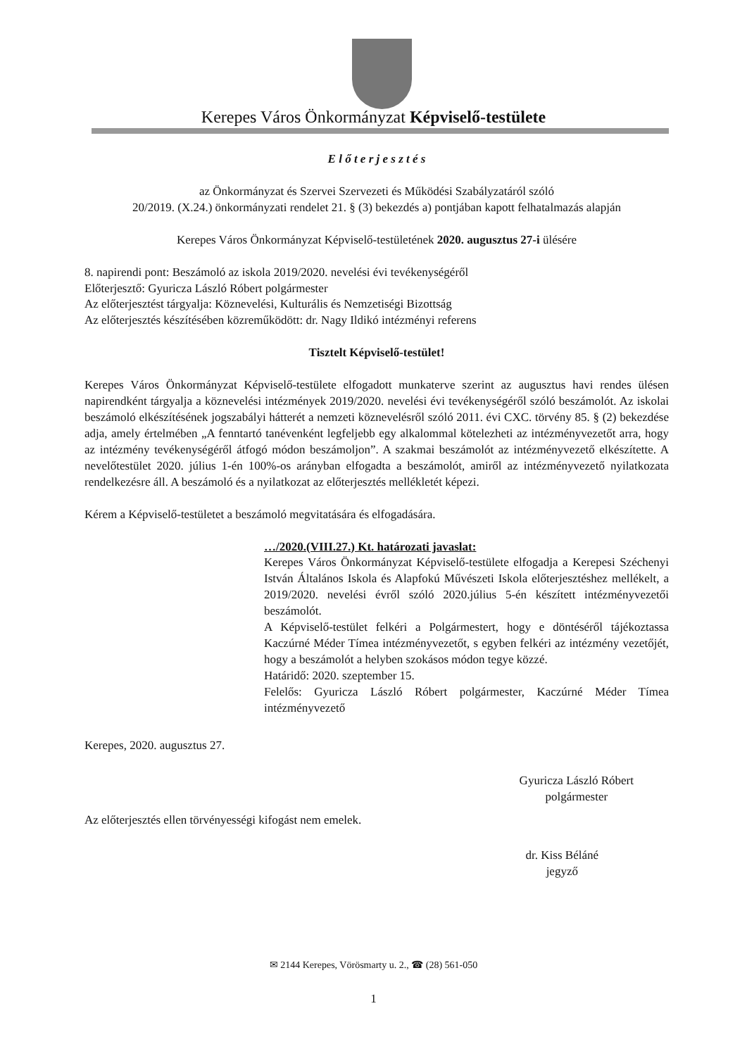Kerepes Város Önkormányzat Képviselő-testülete
E l ő t e r j e s z t é s
az Önkormányzat és Szervei Szervezeti és Működési Szabályzatáról szóló
20/2019. (X.24.) önkormányzati rendelet 21. § (3) bekezdés a) pontjában kapott felhatalmazás alapján
Kerepes Város Önkormányzat Képviselő-testületének 2020. augusztus 27-i ülésére
8. napirendi pont: Beszámoló az iskola 2019/2020. nevelési évi tevékenységéről
Előterjesztő: Gyuricza László Róbert polgármester
Az előterjesztést tárgyalja: Köznevelési, Kulturális és Nemzetiségi Bizottság
Az előterjesztés készítésében közreműködött: dr. Nagy Ildikó intézményi referens
Tisztelt Képviselő-testület!
Kerepes Város Önkormányzat Képviselő-testülete elfogadott munkaterve szerint az augusztus havi rendes ülésen napirendként tárgyalja a köznevelési intézmények 2019/2020. nevelési évi tevékenységéről szóló beszámolót. Az iskolai beszámoló elkészítésének jogszabályi hátterét a nemzeti köznevelésről szóló 2011. évi CXC. törvény 85. § (2) bekezdése adja, amely értelmében „A fenntartó tanévenként legfeljebb egy alkalommal kötelezheti az intézményvezetőt arra, hogy az intézmény tevékenységéről átfogó módon beszámoljon”. A szakmai beszámolót az intézményvezető elkészítette. A nevelőtestület 2020. július 1-én 100%-os arányban elfogadta a beszámolót, amiről az intézményvezető nyilatkozata rendelkezésre áll. A beszámoló és a nyilatkozat az előterjesztés mellékletét képezi.
Kérem a Képviselő-testületet a beszámoló megvitatására és elfogadására.
…/2020.(VIII.27.) Kt. határozati javaslat:
Kerepes Város Önkormányzat Képviselő-testülete elfogadja a Kerepesi Széchenyi István Általános Iskola és Alapfokú Művészeti Iskola előterjesztéshez mellékelt, a 2019/2020. nevelési évről szóló 2020.július 5-én készített intézményvezetői beszámolót.
A Képviselő-testület felkéri a Polgármestert, hogy e döntéséről tájékoztassa Kaczúrné Méder Tímea intézményvezetőt, s egyben felkéri az intézmény vezetőjét, hogy a beszámolót a helyben szokásos módon tegye közzé.
Határidő: 2020. szeptember 15.
Felelős: Gyuricza László Róbert polgármester, Kaczúrné Méder Tímea intézményvezető
Kerepes, 2020. augusztus 27.
Gyuricza László Róbert
polgármester
Az előterjesztés ellen törvényességi kifogást nem emelek.
dr. Kiss Béláné
jegyző
✉ 2144 Kerepes, Vörösmarty u. 2., ☎ (28) 561-050
1